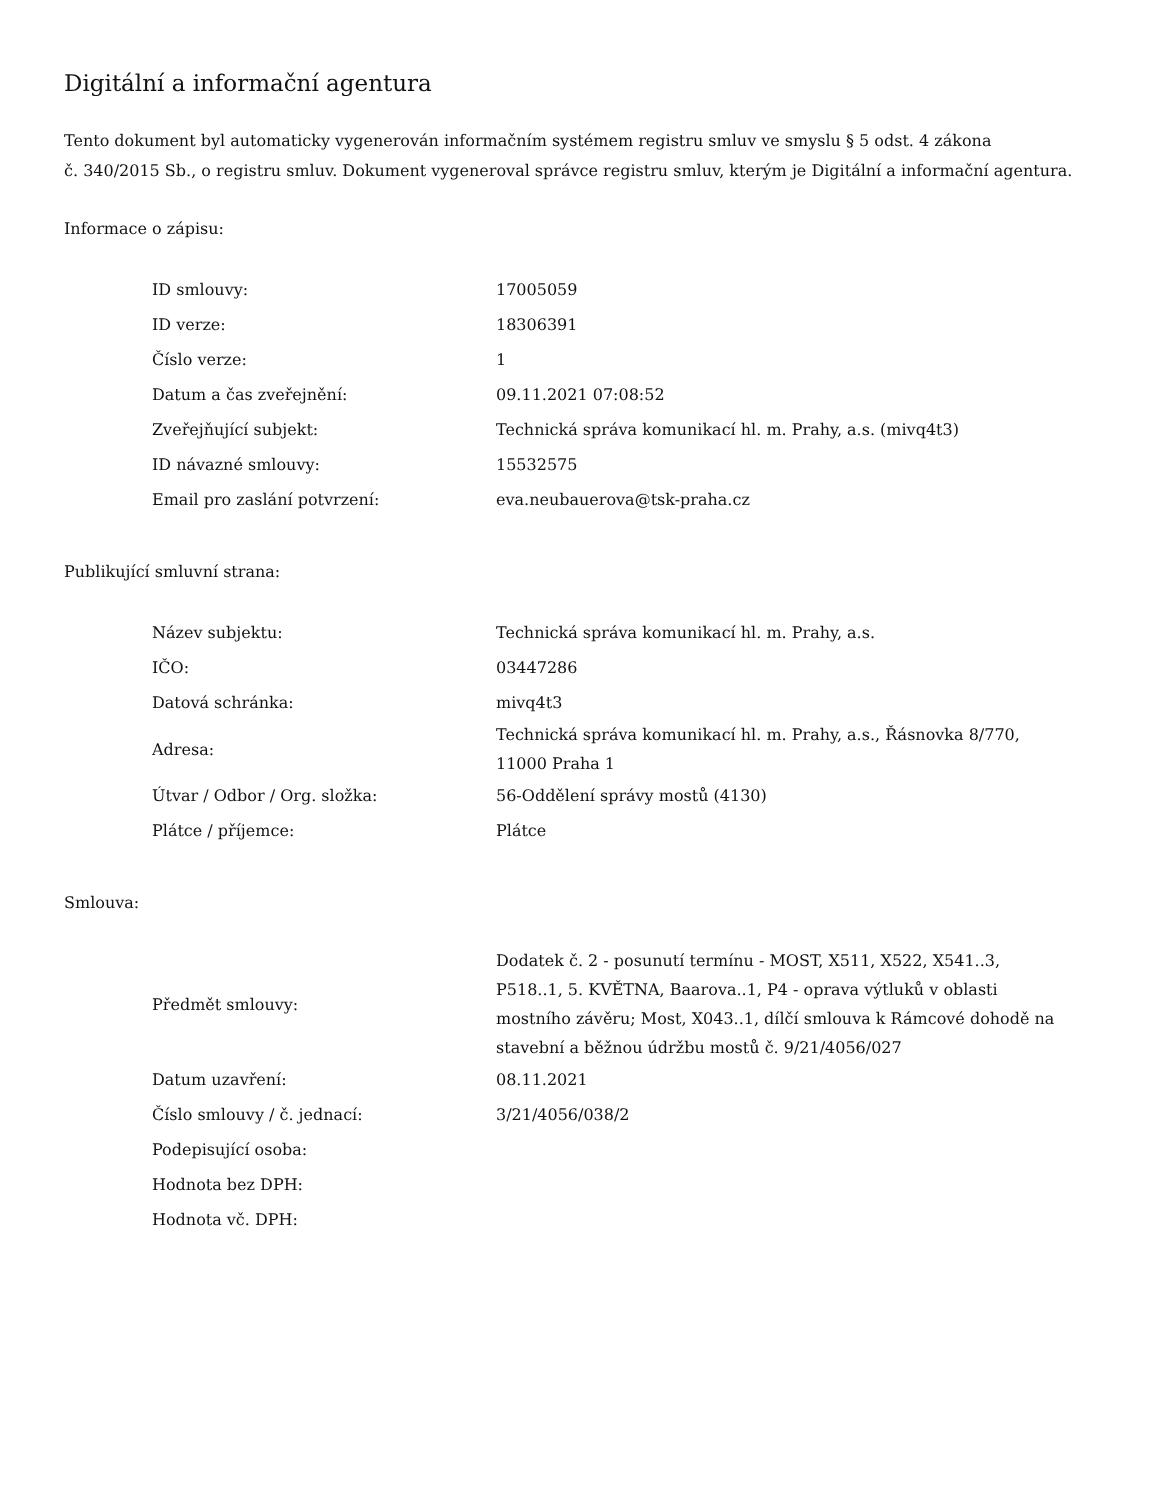Digitální a informační agentura
Tento dokument byl automaticky vygenerován informačním systémem registru smluv ve smyslu § 5 odst. 4 zákona
č. 340/2015 Sb., o registru smluv. Dokument vygeneroval správce registru smluv, kterým je Digitální a informační agentura.
Informace o zápisu:
| ID smlouvy: | 17005059 |
| ID verze: | 18306391 |
| Číslo verze: | 1 |
| Datum a čas zveřejnění: | 09.11.2021 07:08:52 |
| Zveřejňující subjekt: | Technická správa komunikací hl. m. Prahy, a.s. (mivq4t3) |
| ID návazné smlouvy: | 15532575 |
| Email pro zaslání potvrzení: | eva.neubauerova@tsk-praha.cz |
Publikující smluvní strana:
| Název subjektu: | Technická správa komunikací hl. m. Prahy, a.s. |
| IČO: | 03447286 |
| Datová schránka: | mivq4t3 |
| Adresa: | Technická správa komunikací hl. m. Prahy, a.s., Řásnovka 8/770, 11000 Praha 1 |
| Útvar / Odbor / Org. složka: | 56-Oddělení správy mostů (4130) |
| Plátce / příjemce: | Plátce |
Smlouva:
| Předmět smlouvy: | Dodatek č. 2 - posunutí termínu - MOST, X511, X522, X541..3, P518..1, 5. KVĚTNA, Baarova..1, P4 - oprava výtluků v oblasti mostního závěru; Most, X043..1, dílčí smlouva k Rámcové dohodě na stavební a běžnou údržbu mostů č. 9/21/4056/027 |
| Datum uzavření: | 08.11.2021 |
| Číslo smlouvy / č. jednací: | 3/21/4056/038/2 |
| Podepisující osoba: | |
| Hodnota bez DPH: | |
| Hodnota vč. DPH: | |